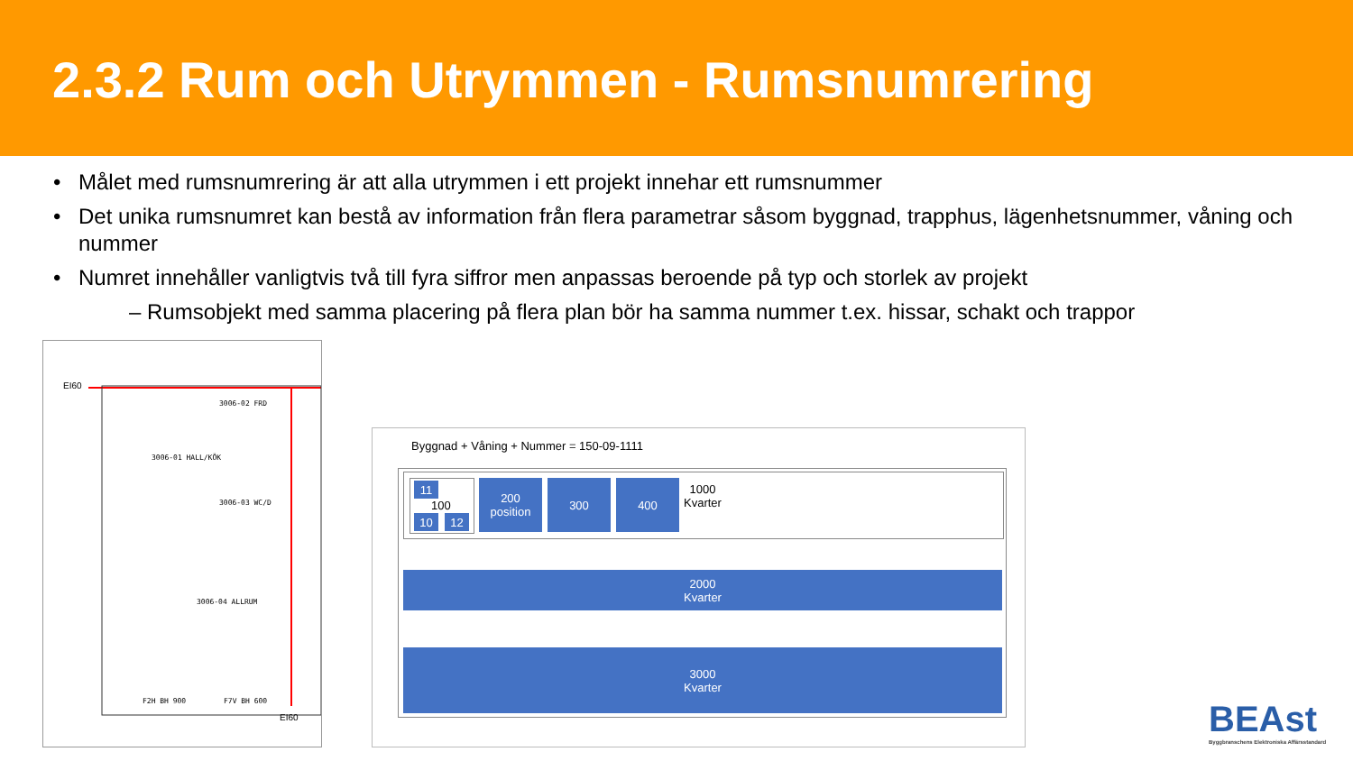2.3.2 Rum och Utrymmen - Rumsnumrering
• Målet med rumsnumrering är att alla utrymmen i ett projekt innehar ett rumsnummer
• Det unika rumsnumret kan bestå av information från flera parametrar såsom byggnad, trapphus, lägenhetsnummer, våning och nummer
• Numret innehåller vanligtvis två till fyra siffror men anpassas beroende på typ och storlek av projekt
– Rumsobjekt med samma placering på flera plan bör ha samma nummer t.ex. hissar, schakt och trappor
EI60
3006-02 FRD
3006-01 HALL/KÖK
3006-03 WC/D
3006-04 ALLRUM
F2H BH 900 F7V BH 600
EI60
Byggnad + Våning + Nummer = 150-09-1111
11
100
10 12
200
position
300 400
1000
Kvarter
2000
Kvarter
3000
Kvarter
BEAst
Byggbranschens Elektroniska Affärsstandard